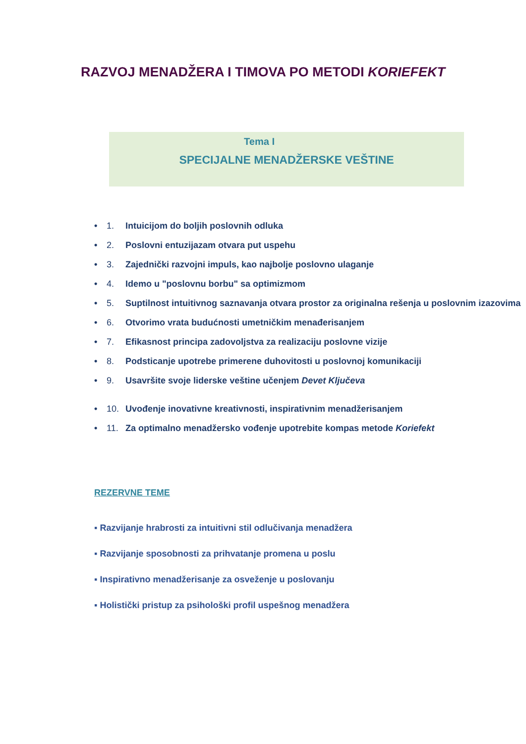RAZVOJ MENADŽERA I TIMOVA PO METODI KORIEFEKT
Tema I
SPECIJALNE MENADŽERSKE VEŠTINE
• 1. Intuicijom do boljih poslovnih odluka
• 2. Poslovni entuzijazam otvara put uspehu
• 3. Zajednički razvojni impuls, kao najbolje poslovno ulaganje
• 4. Idemo u "poslovnu borbu" sa optimizmom
• 5. Suptilnost intuitivnog saznavanja otvara prostor za originalna rešenja u poslovnim izazovima
• 6. Otvorimo vrata budućnosti umetničkim menađerisanjem
• 7. Efikasnost principa zadovoljstva za realizaciju poslovne vizije
• 8. Podsticanje upotrebe primerene duhovitosti u poslovnoj komunikaciji
• 9. Usavršite svoje liderske veštine učenjem Devet Ključeva
• 10. Uvođenje inovativne kreativnosti, inspirativnim menadžerisanjem
• 11. Za optimalno menadžersko vođenje upotrebite kompas metode Koriefekt
REZERVNE TEME
▪ Razvijanje hrabrosti za intuitivni stil odlučivanja menadžera
▪ Razvijanje sposobnosti za prihvatanje promena u poslu
▪ Inspirativno menadžerisanje za osveženje u poslovanju
▪ Holistički pristup za psihološki profil uspešnog menadžera